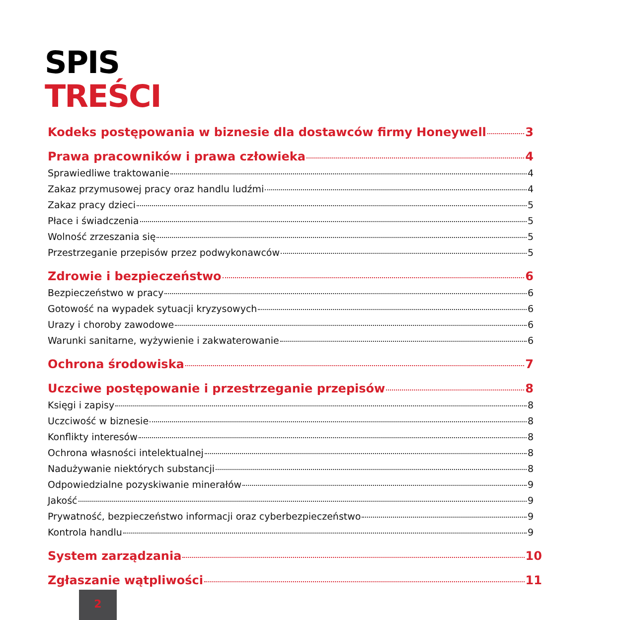SPIS
TREŚCI
Kodeks postępowania w biznesie dla dostawców firmy Honeywell 3
Prawa pracowników i prawa człowieka 4
Sprawiedliwe traktowanie 4
Zakaz przymusowej pracy oraz handlu ludźmi 4
Zakaz pracy dzieci 5
Płace i świadczenia 5
Wolność zrzeszania się 5
Przestrzeganie przepisów przez podwykonawców 5
Zdrowie i bezpieczeństwo 6
Bezpieczeństwo w pracy 6
Gotowość na wypadek sytuacji kryzysowych 6
Urazy i choroby zawodowe 6
Warunki sanitarne, wyżywienie i zakwaterowanie 6
Ochrona środowiska 7
Uczciwe postępowanie i przestrzeganie przepisów 8
Księgi i zapisy 8
Uczciwość w biznesie 8
Konflikty interesów 8
Ochrona własności intelektualnej 8
Nadużywanie niektórych substancji 8
Odpowiedzialne pozyskiwanie minerałów 9
Jakość 9
Prywatność, bezpieczeństwo informacji oraz cyberbezpieczeństwo 9
Kontrola handlu 9
System zarządzania 10
Zgłaszanie wątpliwości 11
2